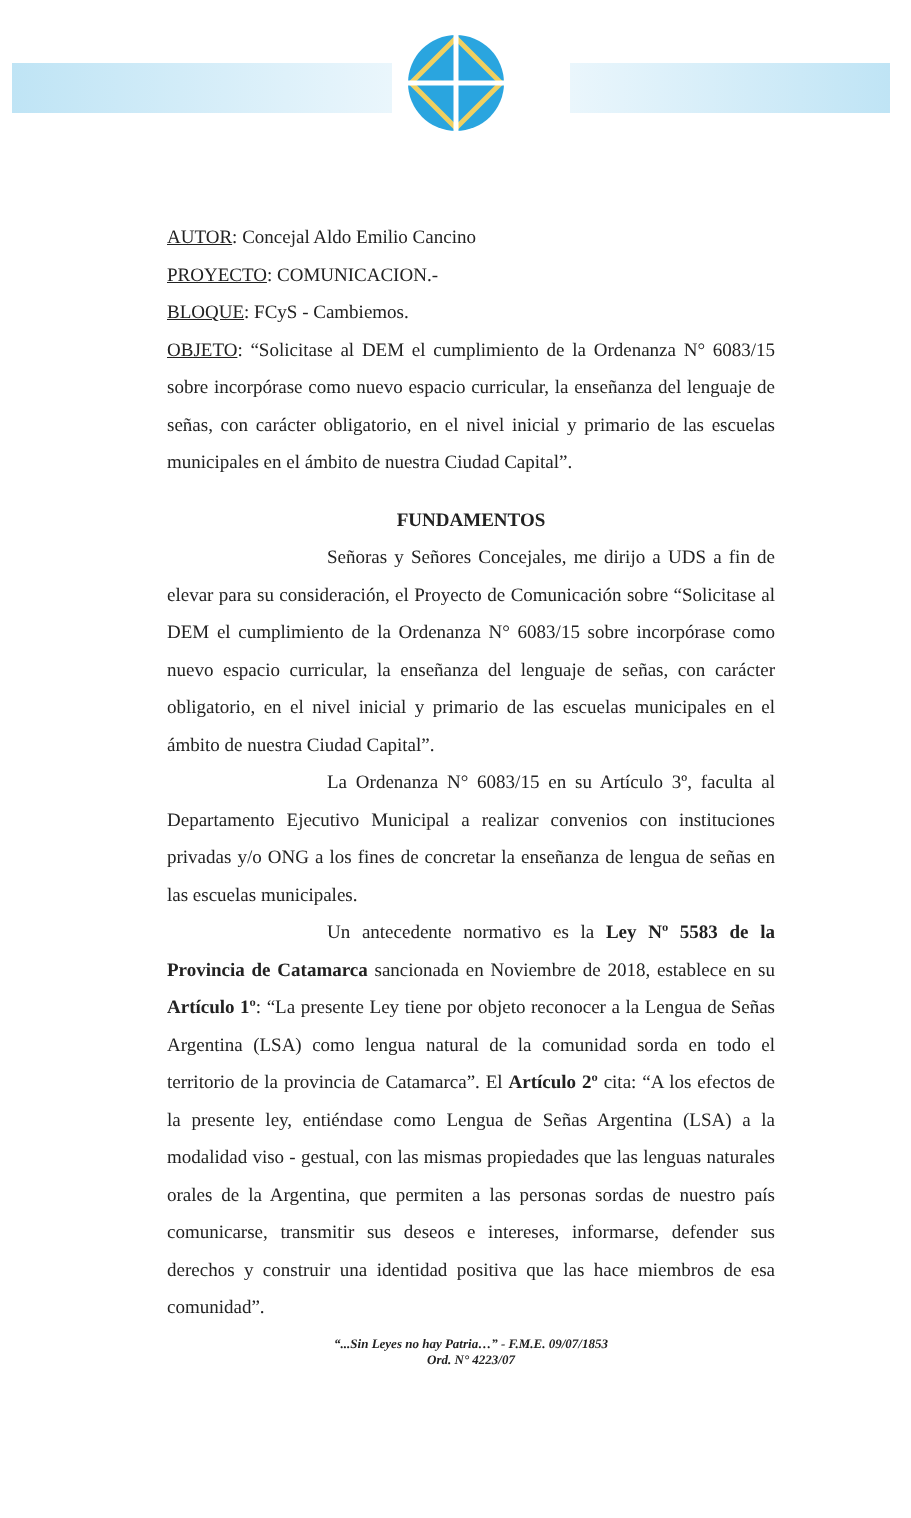AUTOR: Concejal Aldo Emilio Cancino
PROYECTO: COMUNICACION.-
BLOQUE: FCyS - Cambiemos.
OBJETO: “Solicitase al DEM el cumplimiento de la Ordenanza N° 6083/15 sobre incorpórase como nuevo espacio curricular, la enseñanza del lenguaje de señas, con carácter obligatorio, en el nivel inicial y primario de las escuelas municipales en el ámbito de nuestra Ciudad Capital”.
FUNDAMENTOS
Señoras y Señores Concejales, me dirijo a UDS a fin de elevar para su consideración, el Proyecto de Comunicación sobre “Solicitase al DEM el cumplimiento de la Ordenanza N° 6083/15 sobre incorpórase como nuevo espacio curricular, la enseñanza del lenguaje de señas, con carácter obligatorio, en el nivel inicial y primario de las escuelas municipales en el ámbito de nuestra Ciudad Capital”.
La Ordenanza N° 6083/15 en su Artículo 3º, faculta al Departamento Ejecutivo Municipal a realizar convenios con instituciones privadas y/o ONG a los fines de concretar la enseñanza de lengua de señas en las escuelas municipales.
Un antecedente normativo es la Ley Nº 5583 de la Provincia de Catamarca sancionada en Noviembre de 2018, establece en su Artículo 1º: “La presente Ley tiene por objeto reconocer a la Lengua de Señas Argentina (LSA) como lengua natural de la comunidad sorda en todo el territorio de la provincia de Catamarca”. El Artículo 2º cita: “A los efectos de la presente ley, entiéndase como Lengua de Señas Argentina (LSA) a la modalidad viso - gestual, con las mismas propiedades que las lenguas naturales orales de la Argentina, que permiten a las personas sordas de nuestro país comunicarse, transmitir sus deseos e intereses, informarse, defender sus derechos y construir una identidad positiva que las hace miembros de esa comunidad”.
“...Sin Leyes no hay Patria…” - F.M.E. 09/07/1853
Ord. N° 4223/07